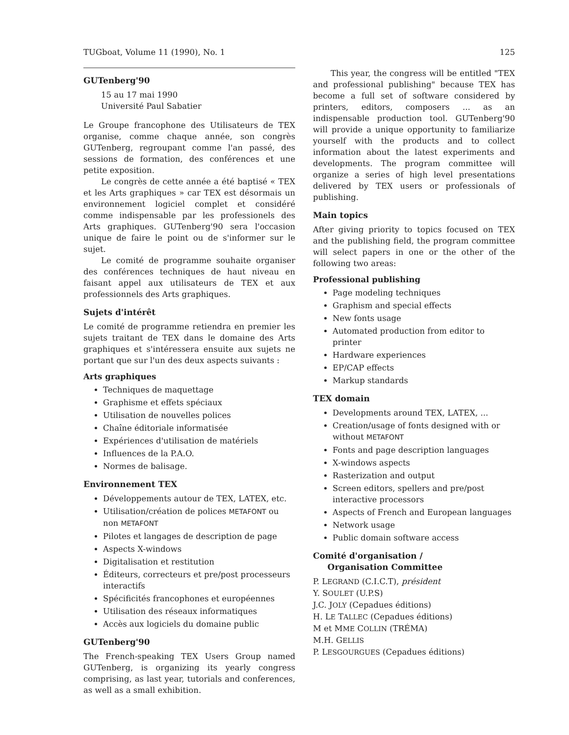TUGboat, Volume 11 (1990), No. 1 125
GUTenberg'90
15 au 17 mai 1990
Université Paul Sabatier
Le Groupe francophone des Utilisateurs de TEX organise, comme chaque année, son congrès GUTenberg, regroupant comme l'an passé, des sessions de formation, des conférences et une petite exposition.
Le congrès de cette année a été baptisé « TEX et les Arts graphiques » car TEX est désormais un environnement logiciel complet et considéré comme indispensable par les professionels des Arts graphiques. GUTenberg'90 sera l'occasion unique de faire le point ou de s'informer sur le sujet.
Le comité de programme souhaite organiser des conférences techniques de haut niveau en faisant appel aux utilisateurs de TEX et aux professionnels des Arts graphiques.
Sujets d'intérêt
Le comité de programme retiendra en premier les sujets traitant de TEX dans le domaine des Arts graphiques et s'intéressera ensuite aux sujets ne portant que sur l'un des deux aspects suivants :
Arts graphiques
Techniques de maquettage
Graphisme et effets spéciaux
Utilisation de nouvelles polices
Chaîne éditoriale informatisée
Expériences d'utilisation de matériels
Influences de la P.A.O.
Normes de balisage.
Environnement TEX
Développements autour de TEX, LATEX, etc.
Utilisation/création de polices METAFONT ou non METAFONT
Pilotes et langages de description de page
Aspects X-windows
Digitalisation et restitution
Éditeurs, correcteurs et pre/post processeurs interactifs
Spécificités francophones et européennes
Utilisation des réseaux informatiques
Accès aux logiciels du domaine public
GUTenberg'90
The French-speaking TEX Users Group named GUTenberg, is organizing its yearly congress comprising, as last year, tutorials and conferences, as well as a small exhibition.
This year, the congress will be entitled "TEX and professional publishing" because TEX has become a full set of software considered by printers, editors, composers ... as an indispensable production tool. GUTenberg'90 will provide a unique opportunity to familiarize yourself with the products and to collect information about the latest experiments and developments. The program committee will organize a series of high level presentations delivered by TEX users or professionals of publishing.
Main topics
After giving priority to topics focused on TEX and the publishing field, the program committee will select papers in one or the other of the following two areas:
Professional publishing
Page modeling techniques
Graphism and special effects
New fonts usage
Automated production from editor to printer
Hardware experiences
EP/CAP effects
Markup standards
TEX domain
Developments around TEX, LATEX, ...
Creation/usage of fonts designed with or without METAFONT
Fonts and page description languages
X-windows aspects
Rasterization and output
Screen editors, spellers and pre/post interactive processors
Aspects of French and European languages
Network usage
Public domain software access
Comité d'organisation /
Organisation Committee
P. LEGRAND (C.I.C.T), président
Y. SOULET (U.P.S)
J.C. JOLY (Cepadues éditions)
H. LE TALLEC (Cepadues éditions)
M et MME COLLIN (TRÉMA)
M.H. GELLIS
P. LESGOURGUES (Cepadues éditions)